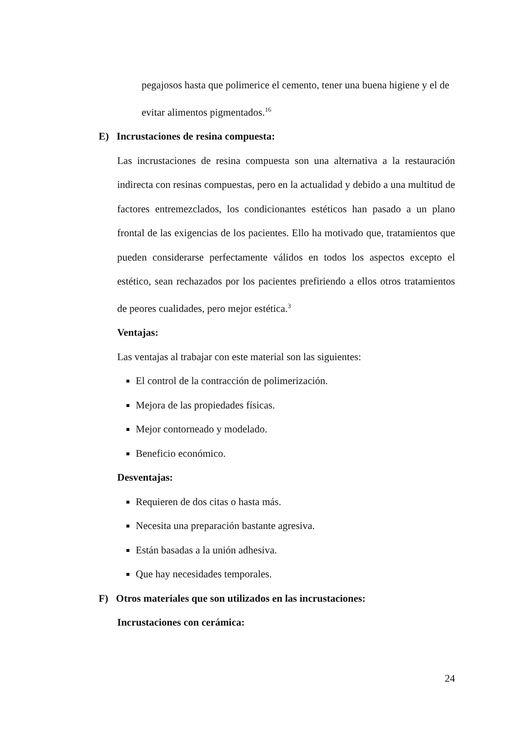pegajosos hasta que polimerice el cemento, tener una buena higiene y el de
evitar alimentos pigmentados.<sup>16</sup>
E) Incrustaciones de resina compuesta:
Las incrustaciones de resina compuesta son una alternativa a la restauración indirecta con resinas compuestas, pero en la actualidad y debido a una multitud de factores entremezclados, los condicionantes estéticos han pasado a un plano frontal de las exigencias de los pacientes. Ello ha motivado que, tratamientos que pueden considerarse perfectamente válidos en todos los aspectos excepto el estético, sean rechazados por los pacientes prefiriendo a ellos otros tratamientos de peores cualidades, pero mejor estética.<sup>3</sup>
Ventajas:
Las ventajas al trabajar con este material son las siguientes:
El control de la contracción de polimerización.
Mejora de las propiedades físicas.
Mejor contorneado y modelado.
Beneficio económico.
Desventajas:
Requieren de dos citas o hasta más.
Necesita una preparación bastante agresiva.
Están basadas a la unión adhesiva.
Que hay necesidades temporales.
F) Otros materiales que son utilizados en las incrustaciones:
Incrustaciones con cerámica:
24